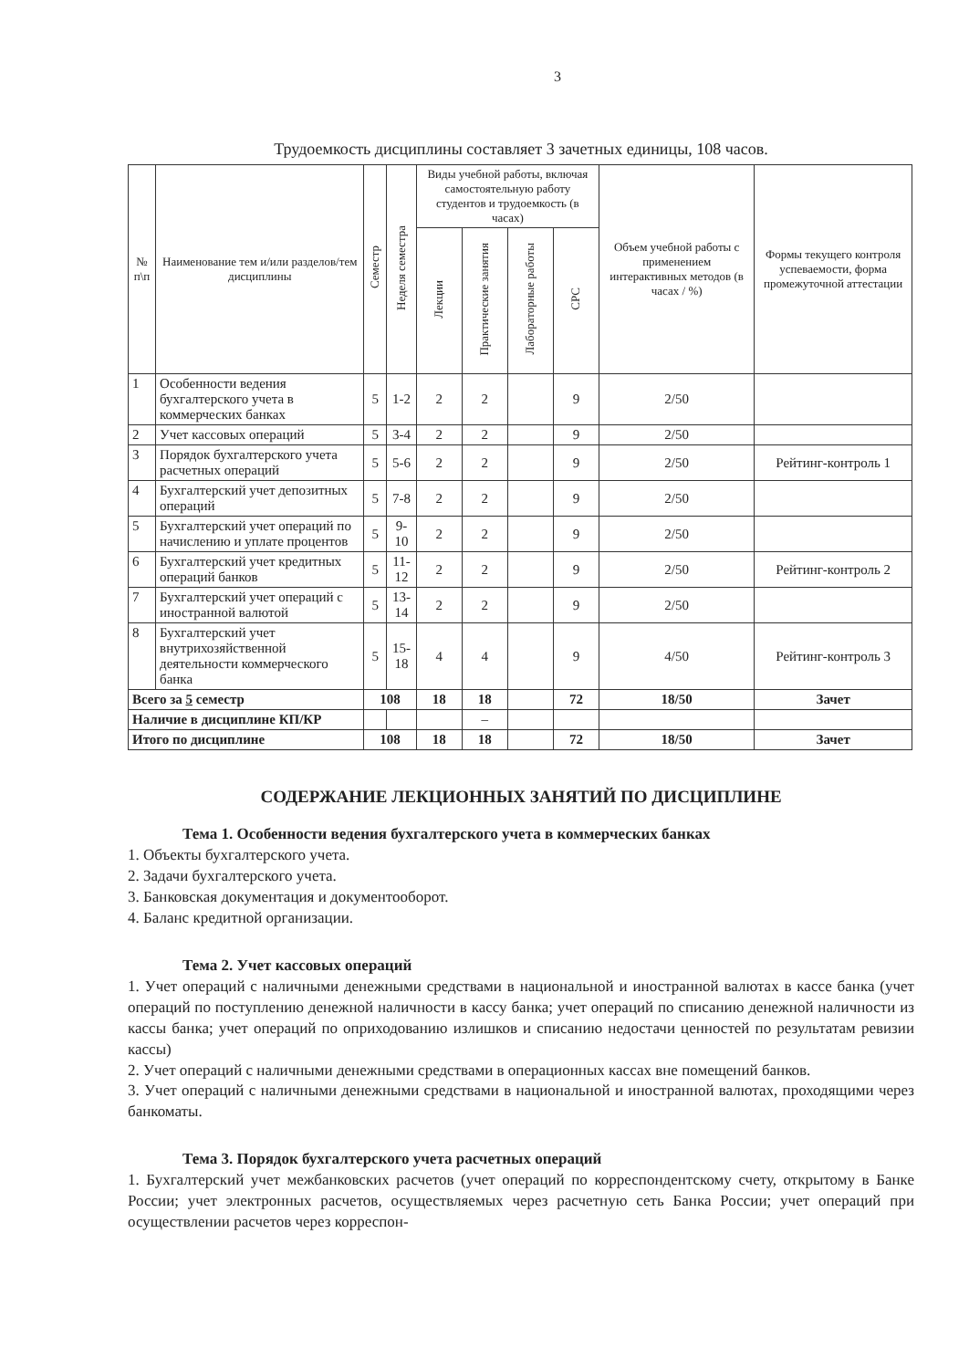3
Трудоемкость дисциплины составляет 3 зачетных единицы, 108 часов.
| № п\п | Наименование тем и/или разделов/тем дисциплины | Семестр | Неделя семестра | Виды учебной работы, включая самостоятельную работу студентов и трудоемкость (в часах) | | | | Объем учебной работы с применением интерактивных методов (в часах / %) | Формы текущего контроля успеваемости, форма промежуточной аттестации |
| --- | --- | --- | --- | --- | --- | --- | --- | --- | --- |
| | | | | Лекции | Практические занятия | Лабораторные работы | СРС | | |
| 1 | Особенности ведения бухгалтерского учета в коммерческих банках | 5 | 1-2 | 2 | 2 | | 9 | 2/50 | |
| 2 | Учет кассовых операций | 5 | 3-4 | 2 | 2 | | 9 | 2/50 | |
| 3 | Порядок бухгалтерского учета расчетных операций | 5 | 5-6 | 2 | 2 | | 9 | 2/50 | Рейтинг-контроль 1 |
| 4 | Бухгалтерский учет депозитных операций | 5 | 7-8 | 2 | 2 | | 9 | 2/50 | |
| 5 | Бухгалтерский учет операций по начислению и уплате процентов | 5 | 9-10 | 2 | 2 | | 9 | 2/50 | |
| 6 | Бухгалтерский учет кредитных операций банков | 5 | 11-12 | 2 | 2 | | 9 | 2/50 | Рейтинг-контроль 2 |
| 7 | Бухгалтерский учет операций с иностранной валютой | 5 | 13-14 | 2 | 2 | | 9 | 2/50 | |
| 8 | Бухгалтерский учет внутрихозяйственной деятельности коммерческого банка | 5 | 15-18 | 4 | 4 | | 9 | 4/50 | Рейтинг-контроль 3 |
| Всего за 5 семестр | | 108 | | 18 | 18 | | 72 | 18/50 | Зачет |
| Наличие в дисциплине КП/КР | | | | | – | | | | |
| Итого по дисциплине | | 108 | | 18 | 18 | | 72 | 18/50 | Зачет |
СОДЕРЖАНИЕ ЛЕКЦИОННЫХ ЗАНЯТИЙ ПО ДИСЦИПЛИНЕ
Тема 1. Особенности ведения бухгалтерского учета в коммерческих банках
1. Объекты бухгалтерского учета.
2. Задачи бухгалтерского учета.
3. Банковская документация и документооборот.
4. Баланс кредитной организации.
Тема 2. Учет кассовых операций
1. Учет операций с наличными денежными средствами в национальной и иностранной валютах в кассе банка (учет операций по поступлению денежной наличности в кассу банка; учет операций по списанию денежной наличности из кассы банка; учет операций по оприходованию излишков и списанию недостачи ценностей по результатам ревизии кассы)
2. Учет операций с наличными денежными средствами в операционных кассах вне помещений банков.
3. Учет операций с наличными денежными средствами в национальной и иностранной валютах, проходящими через банкоматы.
Тема 3. Порядок бухгалтерского учета расчетных операций
1. Бухгалтерский учет межбанковских расчетов (учет операций по корреспондентскому счету, открытому в Банке России; учет электронных расчетов, осуществляемых через расчетную сеть Банка России; учет операций при осуществлении расчетов через корреспон-